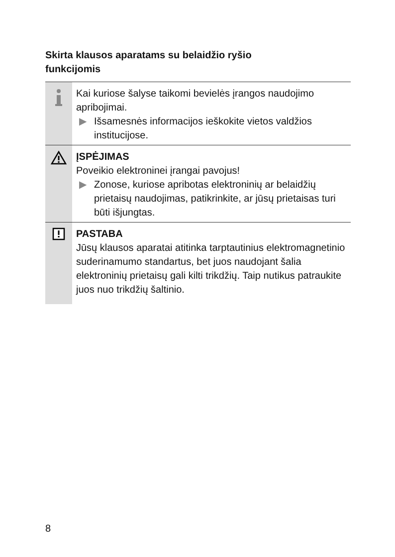Skirta klausos aparatams su belaidžio ryšio funkcijomis
Kai kuriose šalyse taikomi bevielės įrangos naudojimo apribojimai.
▶ Išsamesnės informacijos ieškokite vietos valdžios institucijose.
ĮSPĖJIMAS
Poveikio elektroninei įrangai pavojus!
▶ Zonose, kuriose apribotas elektroninių ar belaidžių prietaisų naudojimas, patikrinkite, ar jūsų prietaisas turi būti išjungtas.
PASTABA
Jūsų klausos aparatai atitinka tarptautinius elektromagnetinio suderinamumo standartus, bet juos naudojant šalia elektroninių prietaisų gali kilti trikdžių. Taip nutikus patraukite juos nuo trikdžių šaltinio.
8